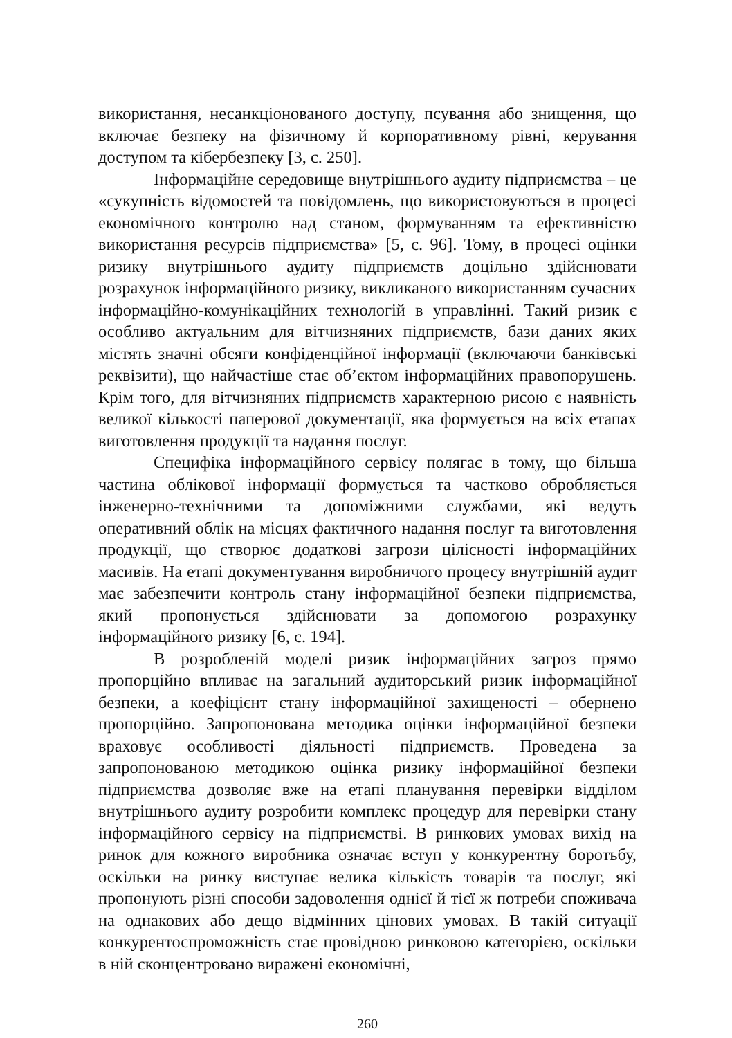використання, несанкціонованого доступу, псування або знищення, що включає безпеку на фізичному й корпоративному рівні, керування доступом та кібербезпеку [3, с. 250].
Інформаційне середовище внутрішнього аудиту підприємства – це «сукупність відомостей та повідомлень, що використовуються в процесі економічного контролю над станом, формуванням та ефективністю використання ресурсів підприємства» [5, с. 96]. Тому, в процесі оцінки ризику внутрішнього аудиту підприємств доцільно здійснювати розрахунок інформаційного ризику, викликаного використанням сучасних інформаційно-комунікаційних технологій в управлінні. Такий ризик є особливо актуальним для вітчизняних підприємств, бази даних яких містять значні обсяги конфіденційної інформації (включаючи банківські реквізити), що найчастіше стає об’єктом інформаційних правопорушень. Крім того, для вітчизняних підприємств характерною рисою є наявність великої кількості паперової документації, яка формується на всіх етапах виготовлення продукції та надання послуг.
Специфіка інформаційного сервісу полягає в тому, що більша частина облікової інформації формується та частково обробляється інженерно-технічними та допоміжними службами, які ведуть оперативний облік на місцях фактичного надання послуг та виготовлення продукції, що створює додаткові загрози цілісності інформаційних масивів. На етапі документування виробничого процесу внутрішній аудит має забезпечити контроль стану інформаційної безпеки підприємства, який пропонується здійснювати за допомогою розрахунку інформаційного ризику [6, с. 194].
В розробленій моделі ризик інформаційних загроз прямо пропорційно впливає на загальний аудиторський ризик інформаційної безпеки, а коефіцієнт стану інформаційної захищеності – обернено пропорційно. Запропонована методика оцінки інформаційної безпеки враховує особливості діяльності підприємств. Проведена за запропонованою методикою оцінка ризику інформаційної безпеки підприємства дозволяє вже на етапі планування перевірки відділом внутрішнього аудиту розробити комплекс процедур для перевірки стану інформаційного сервісу на підприємстві. В ринкових умовах вихід на ринок для кожного виробника означає вступ у конкурентну боротьбу, оскільки на ринку виступає велика кількість товарів та послуг, які пропонують різні способи задоволення однієї й тієї ж потреби споживача на однакових або дещо відмінних цінових умовах. В такій ситуації конкурентоспроможність стає провідною ринковою категорією, оскільки в ній сконцентровано виражені економічні,
260